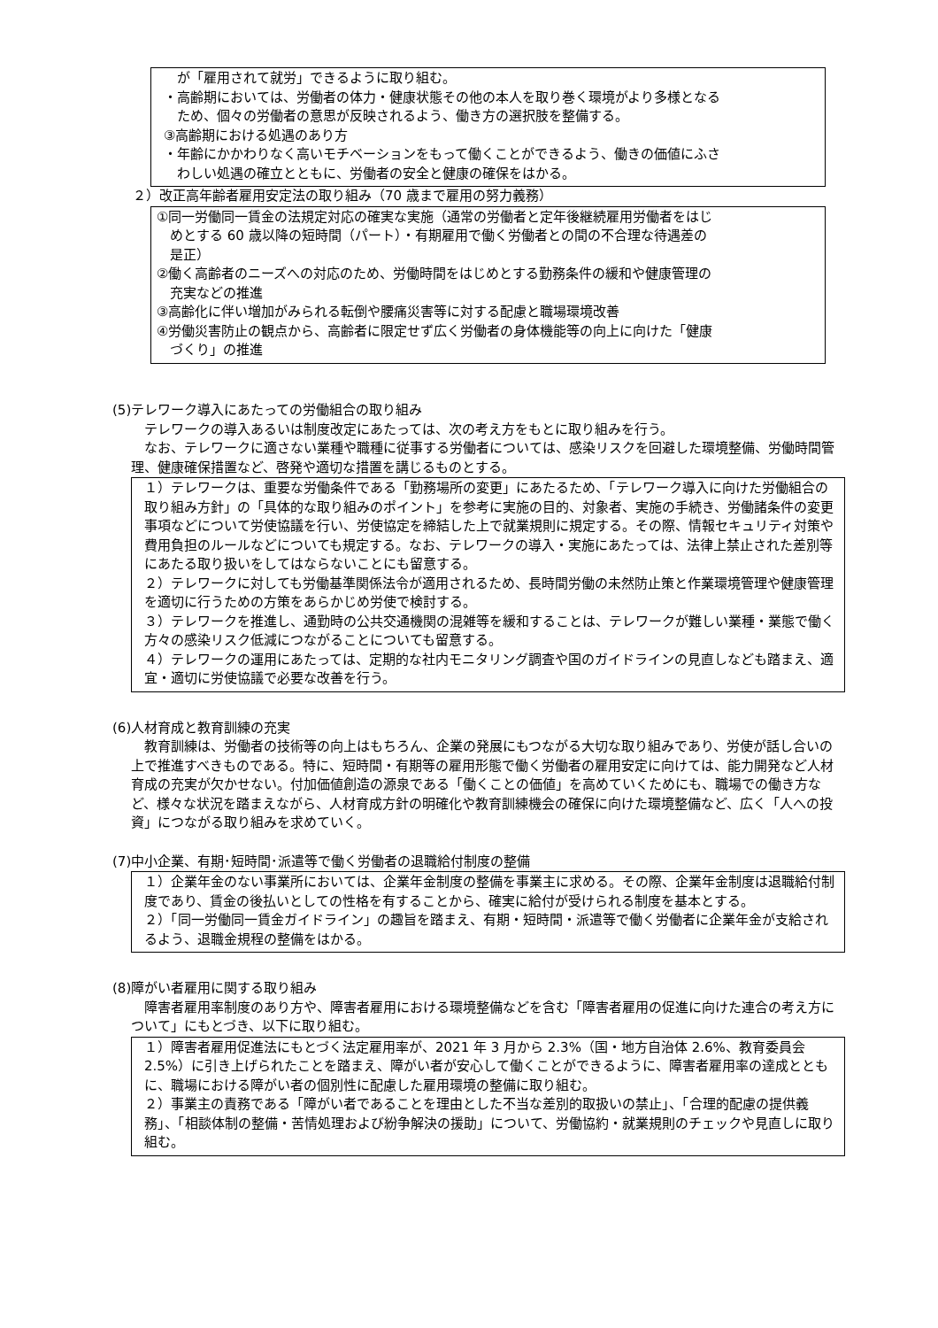が「雇用されて就労」できるように取り組む。
・高齢期においては、労働者の体力・健康状態その他の本人を取り巻く環境がより多様となる
ため、個々の労働者の意思が反映されるよう、働き方の選択肢を整備する。
③高齢期における処遇のあり方
・年齢にかかわりなく高いモチベーションをもって働くことができるよう、働きの価値にふさ
わしい処遇の確立とともに、労働者の安全と健康の確保をはかる。
２）改正高年齢者雇用安定法の取り組み（70 歳まで雇用の努力義務）
①同一労働同一賃金の法規定対応の確実な実施（通常の労働者と定年後継続雇用労働者をはじ
めとする 60 歳以降の短時間（パート）・有期雇用で働く労働者との間の不合理な待遇差の
是正）
②働く高齢者のニーズへの対応のため、労働時間をはじめとする勤務条件の緩和や健康管理の
充実などの推進
③高齢化に伴い増加がみられる転倒や腰痛災害等に対する配慮と職場環境改善
④労働災害防止の観点から、高齢者に限定せず広く労働者の身体機能等の向上に向けた「健康
づくり」の推進
(5)テレワーク導入にあたっての労働組合の取り組み
テレワークの導入あるいは制度改定にあたっては、次の考え方をもとに取り組みを行う。
なお、テレワークに適さない業種や職種に従事する労働者については、感染リスクを回避した環境整備、労働時間管理、健康確保措置など、啓発や適切な措置を講じるものとする。
１）テレワークは、重要な労働条件である「勤務場所の変更」にあたるため、「テレワーク導入に向けた労働組合の取り組み方針」の「具体的な取り組みのポイント」を参考に実施の目的、対象者、実施の手続き、労働諸条件の変更事項などについて労使協議を行い、労使協定を締結した上で就業規則に規定する。その際、情報セキュリティ対策や費用負担のルールなどについても規定する。なお、テレワークの導入・実施にあたっては、法律上禁止された差別等にあたる取り扱いをしてはならないことにも留意する。
２）テレワークに対しても労働基準関係法令が適用されるため、長時間労働の未然防止策と作業環境管理や健康管理を適切に行うための方策をあらかじめ労使で検討する。
３）テレワークを推進し、通勤時の公共交通機関の混雑等を緩和することは、テレワークが難しい業種・業態で働く方々の感染リスク低減につながることについても留意する。
４）テレワークの運用にあたっては、定期的な社内モニタリング調査や国のガイドラインの見直しなども踏まえ、適宜・適切に労使協議で必要な改善を行う。
(6)人材育成と教育訓練の充実
教育訓練は、労働者の技術等の向上はもちろん、企業の発展にもつながる大切な取り組みであり、労使が話し合いの上で推進すべきものである。特に、短時間・有期等の雇用形態で働く労働者の雇用安定に向けては、能力開発など人材育成の充実が欠かせない。付加価値創造の源泉である「働くことの価値」を高めていくためにも、職場での働き方など、様々な状況を踏まえながら、人材育成方針の明確化や教育訓練機会の確保に向けた環境整備など、広く「人への投資」につながる取り組みを求めていく。
(7)中小企業、有期･短時間･派遣等で働く労働者の退職給付制度の整備
１）企業年金のない事業所においては、企業年金制度の整備を事業主に求める。その際、企業年金制度は退職給付制度であり、賃金の後払いとしての性格を有することから、確実に給付が受けられる制度を基本とする。
２）「同一労働同一賃金ガイドライン」の趣旨を踏まえ、有期・短時間・派遣等で働く労働者に企業年金が支給されるよう、退職金規程の整備をはかる。
(8)障がい者雇用に関する取り組み
障害者雇用率制度のあり方や、障害者雇用における環境整備などを含む「障害者雇用の促進に向けた連合の考え方について」にもとづき、以下に取り組む。
１）障害者雇用促進法にもとづく法定雇用率が、2021 年 3 月から 2.3%（国・地方自治体 2.6%、教育委員会 2.5%）に引き上げられたことを踏まえ、障がい者が安心して働くことができるように、障害者雇用率の達成とともに、職場における障がい者の個別性に配慮した雇用環境の整備に取り組む。
２）事業主の責務である「障がい者であることを理由とした不当な差別的取扱いの禁止」、「合理的配慮の提供義務」、「相談体制の整備・苦情処理および紛争解決の援助」について、労働協約・就業規則のチェックや見直しに取り組む。